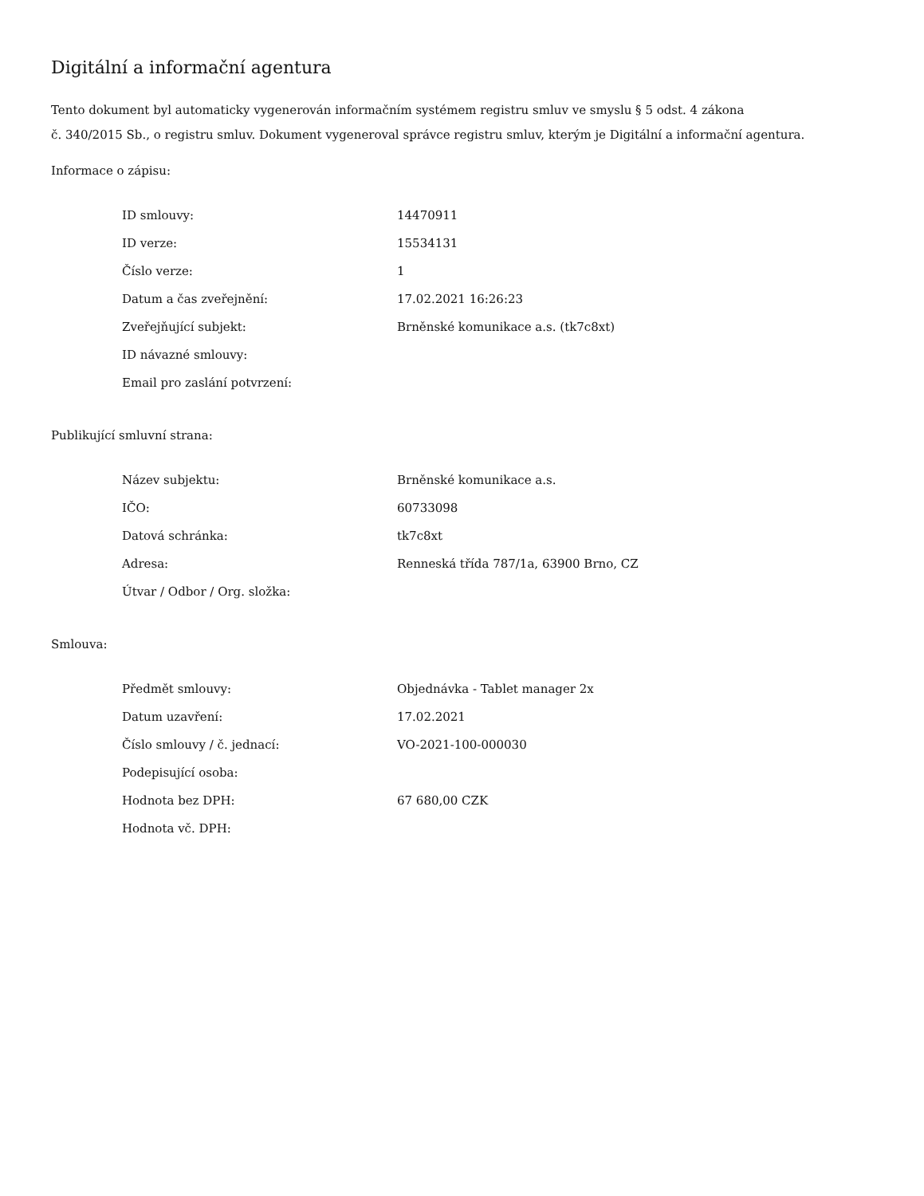Digitální a informační agentura
Tento dokument byl automaticky vygenerován informačním systémem registru smluv ve smyslu § 5 odst. 4 zákona
č. 340/2015 Sb., o registru smluv. Dokument vygeneroval správce registru smluv, kterým je Digitální a informační agentura.
Informace o zápisu:
| ID smlouvy: | 14470911 |
| ID verze: | 15534131 |
| Číslo verze: | 1 |
| Datum a čas zveřejnění: | 17.02.2021 16:26:23 |
| Zveřejňující subjekt: | Brněnské komunikace a.s. (tk7c8xt) |
| ID návazné smlouvy: | |
| Email pro zaslání potvrzení: | |
Publikující smluvní strana:
| Název subjektu: | Brněnské komunikace a.s. |
| IČO: | 60733098 |
| Datová schránka: | tk7c8xt |
| Adresa: | Renneská třída 787/1a, 63900 Brno, CZ |
| Útvar / Odbor / Org. složka: | |
Smlouva:
| Předmět smlouvy: | Objednávka - Tablet manager 2x |
| Datum uzavření: | 17.02.2021 |
| Číslo smlouvy / č. jednací: | VO-2021-100-000030 |
| Podepisující osoba: | |
| Hodnota bez DPH: | 67 680,00 CZK |
| Hodnota vč. DPH: | |